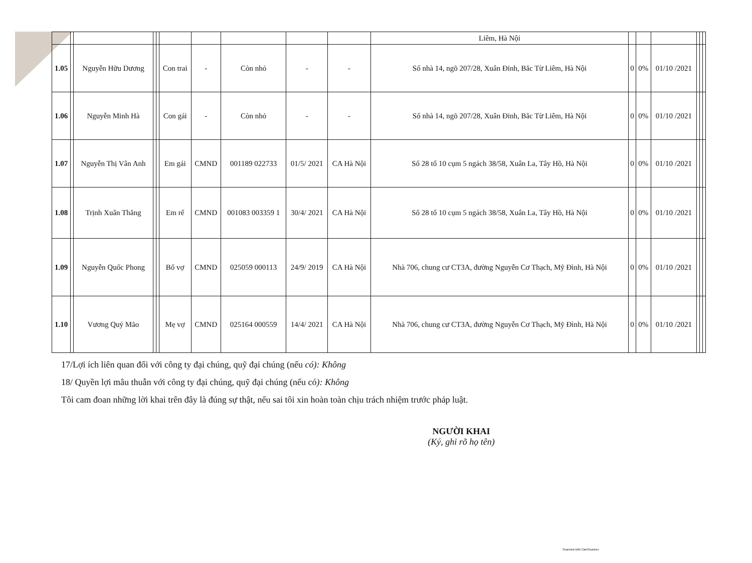| | | | | | | | | | | Liêm, Hà Nội | | | | | | |
| 1.05 | | Nguyễn Hữu Dương | | | Con trai | - | Còn nhỏ | - | - | Số nhà 14, ngõ 207/28, Xuân Đỉnh, Bắc Từ Liêm, Hà Nội | 0 | 0% | 01/10 /2021 | | | |
| 1.06 | | Nguyễn Minh Hà | | | Con gái | - | Còn nhỏ | - | - | Số nhà 14, ngõ 207/28, Xuân Đỉnh, Bắc Từ Liêm, Hà Nội | 0 | 0% | 01/10 /2021 | | | |
| 1.07 | | Nguyễn Thị Vân Anh | | | Em gái | CMND | 001189 022733 | 01/5/ 2021 | CA Hà Nội | Số 28 tổ 10 cụm 5 ngách 38/58, Xuân La, Tây Hồ, Hà Nội | 0 | 0% | 01/10 /2021 | | | |
| 1.08 | | Trịnh Xuân Thắng | | | Em rể | CMND | 001083 003359 1 | 30/4/ 2021 | CA Hà Nội | Số 28 tổ 10 cụm 5 ngách 38/58, Xuân La, Tây Hồ, Hà Nội | 0 | 0% | 01/10 /2021 | | | |
| 1.09 | | Nguyễn Quốc Phong | | | Bố vợ | CMND | 025059 000113 | 24/9/ 2019 | CA Hà Nội | Nhà 706, chung cư CT3A, đường Nguyễn Cơ Thạch, Mỹ Đình, Hà Nội | 0 | 0% | 01/10 /2021 | | | |
| 1.10 | | Vương Quý Mão | | | Mẹ vợ | CMND | 025164 000559 | 14/4/ 2021 | CA Hà Nội | Nhà 706, chung cư CT3A, đường Nguyễn Cơ Thạch, Mỹ Đình, Hà Nội | 0 | 0% | 01/10 /2021 | | | |
17/Lợi ích liên quan đối với công ty đại chúng, quỹ đại chúng (nếu có): Không
18/ Quyền lợi mâu thuẫn với công ty đại chúng, quỹ đại chúng (nếu có): Không
Tôi cam đoan những lời khai trên đây là đúng sự thật, nếu sai tôi xin hoàn toàn chịu trách nhiệm trước pháp luật.
NGƯỜI KHAI
(Ký, ghi rõ họ tên)
Scanned with CamScanner